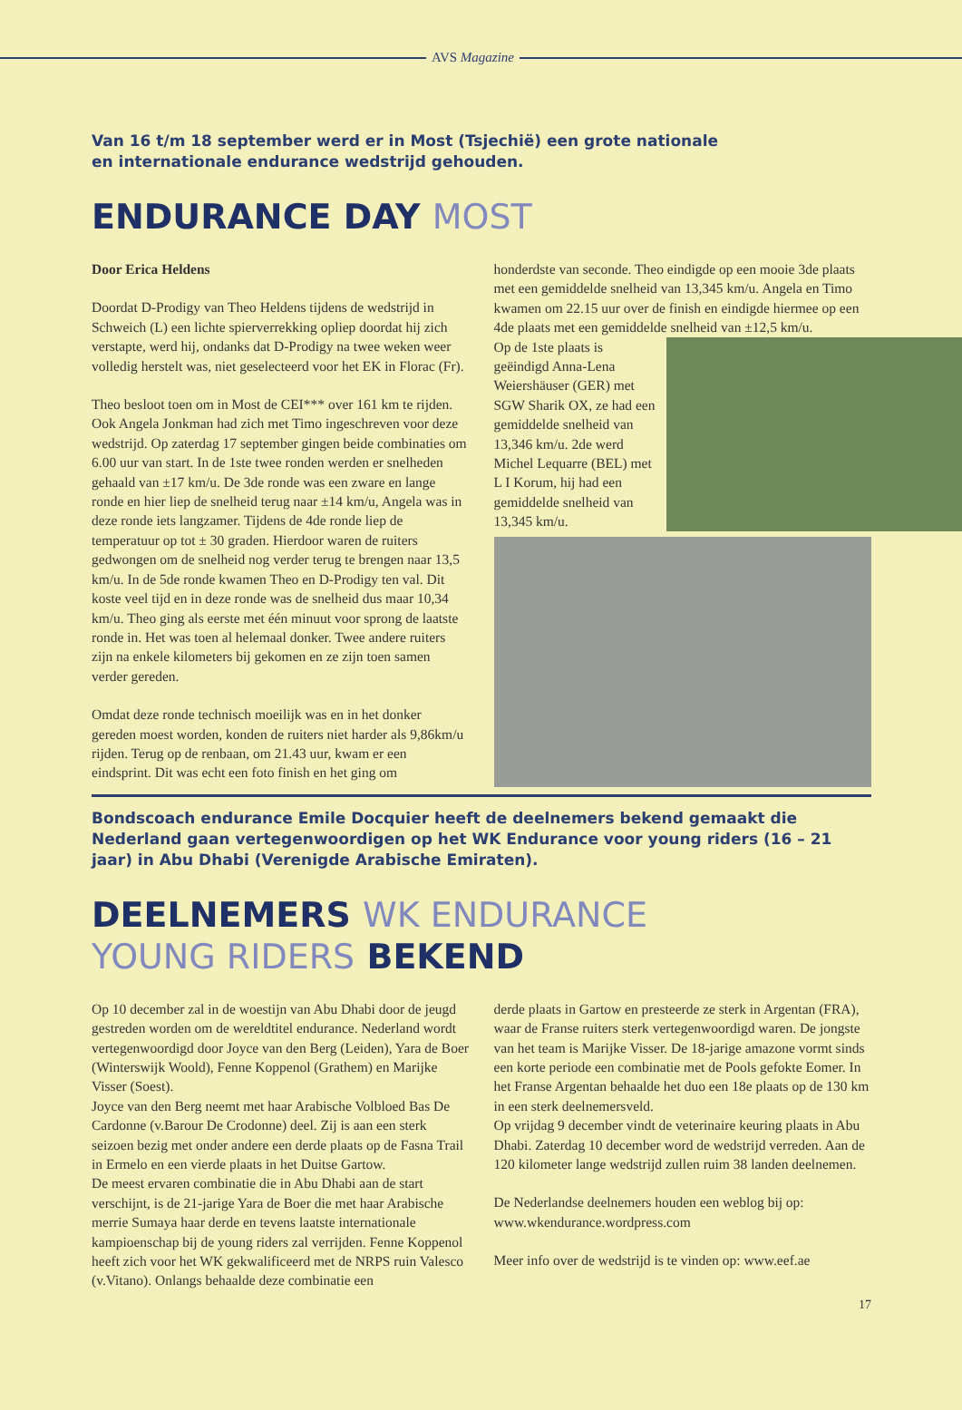AVS Magazine
Van 16 t/m 18 september werd er in Most (Tsjechië) een grote nationale
en internationale endurance wedstrijd gehouden.
ENDURANCE DAY MOST
Door Erica Heldens
Doordat D-Prodigy van Theo Heldens tijdens de wedstrijd in Schweich (L) een lichte spierverrekking opliep doordat hij zich verstapte, werd hij, ondanks dat D-Prodigy na twee weken weer volledig herstelt was, niet geselecteerd voor het EK in Florac (Fr).
Theo besloot toen om in Most de CEI*** over 161 km te rijden. Ook Angela Jonkman had zich met Timo ingeschreven voor deze wedstrijd. Op zaterdag 17 september gingen beide combinaties om 6.00 uur van start. In de 1ste twee ronden werden er snelheden gehaald van ±17 km/u. De 3de ronde was een zware en lange ronde en hier liep de snelheid terug naar ±14 km/u, Angela was in deze ronde iets langzamer. Tijdens de 4de ronde liep de temperatuur op tot ± 30 graden. Hierdoor waren de ruiters gedwongen om de snelheid nog verder terug te brengen naar 13,5 km/u. In de 5de ronde kwamen Theo en D-Prodigy ten val. Dit koste veel tijd en in deze ronde was de snelheid dus maar 10,34 km/u. Theo ging als eerste met één minuut voor sprong de laatste ronde in. Het was toen al helemaal donker. Twee andere ruiters zijn na enkele kilometers bij gekomen en ze zijn toen samen verder gereden.
Omdat deze ronde technisch moeilijk was en in het donker gereden moest worden, konden de ruiters niet harder als 9,86km/u rijden. Terug op de renbaan, om 21.43 uur, kwam er een eindsprint. Dit was echt een foto finish en het ging om
honderdste van seconde. Theo eindigde op een mooie 3de plaats met een gemiddelde snelheid van 13,345 km/u. Angela en Timo kwamen om 22.15 uur over de finish en eindigde hiermee op een 4de plaats met een gemiddelde snelheid van ±12,5 km/u.
Op de 1ste plaats is geëindigd Anna-Lena Weiershäuser (GER) met SGW Sharik OX, ze had een gemiddelde snelheid van 13,346 km/u. 2de werd Michel Lequarre (BEL) met L I Korum, hij had een gemiddelde snelheid van 13,345 km/u.
Bondscoach endurance Emile Docquier heeft de deelnemers bekend gemaakt die Nederland gaan vertegenwoordigen op het WK Endurance voor young riders (16 – 21 jaar) in Abu Dhabi (Verenigde Arabische Emiraten).
DEELNEMERS WK ENDURANCE
YOUNG RIDERS BEKEND
Op 10 december zal in de woestijn van Abu Dhabi door de jeugd gestreden worden om de wereldtitel endurance. Nederland wordt vertegenwoordigd door Joyce van den Berg (Leiden), Yara de Boer (Winterswijk Woold), Fenne Koppenol (Grathem) en Marijke Visser (Soest).
Joyce van den Berg neemt met haar Arabische Volbloed Bas De Cardonne (v.Barour De Crodonne) deel. Zij is aan een sterk seizoen bezig met onder andere een derde plaats op de Fasna Trail in Ermelo en een vierde plaats in het Duitse Gartow.
De meest ervaren combinatie die in Abu Dhabi aan de start verschijnt, is de 21-jarige Yara de Boer die met haar Arabische merrie Sumaya haar derde en tevens laatste internationale kampioenschap bij de young riders zal verrijden. Fenne Koppenol heeft zich voor het WK gekwalificeerd met de NRPS ruin Valesco (v.Vitano). Onlangs behaalde deze combinatie een
derde plaats in Gartow en presteerde ze sterk in Argentan (FRA), waar de Franse ruiters sterk vertegenwoordigd waren. De jongste van het team is Marijke Visser. De 18-jarige amazone vormt sinds een korte periode een combinatie met de Pools gefokte Eomer. In het Franse Argentan behaalde het duo een 18e plaats op de 130 km in een sterk deelnemersveld.
Op vrijdag 9 december vindt de veterinaire keuring plaats in Abu Dhabi. Zaterdag 10 december word de wedstrijd verreden. Aan de 120 kilometer lange wedstrijd zullen ruim 38 landen deelnemen.
De Nederlandse deelnemers houden een weblog bij op: www.wkendurance.wordpress.com
Meer info over de wedstrijd is te vinden op: www.eef.ae
17